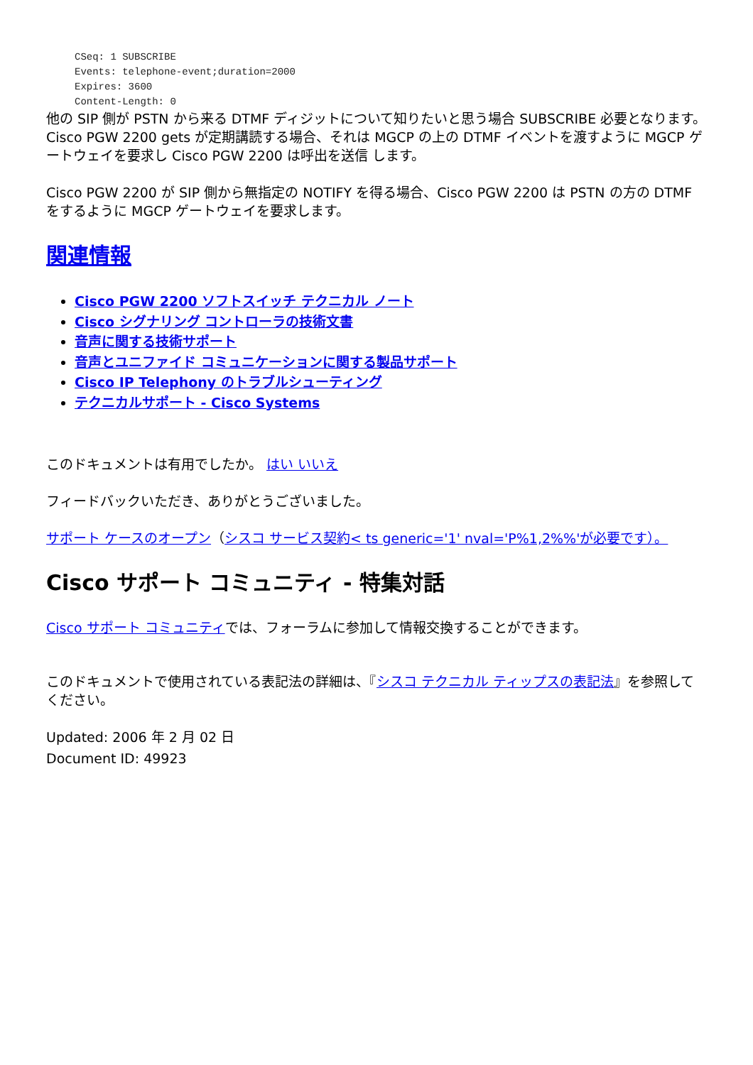CSeq: 1 SUBSCRIBE
Events: telephone-event;duration=2000
Expires: 3600
Content-Length: 0
他の SIP 側が PSTN から来る DTMF ディジットについて知りたいと思う場合 SUBSCRIBE 必要となります。 Cisco PGW 2200 gets が定期講読する場合、それは MGCP の上の DTMF イベントを渡すように MGCP ゲートウェイを要求し Cisco PGW 2200 は呼出を送信 します。
Cisco PGW 2200 が SIP 側から無指定の NOTIFY を得る場合、Cisco PGW 2200 は PSTN の方の DTMF をするように MGCP ゲートウェイを要求します。
関連情報
Cisco PGW 2200 ソフトスイッチ テクニカル ノート
Cisco シグナリング コントローラの技術文書
音声に関する技術サポート
音声とユニファイド コミュニケーションに関する製品サポート
Cisco IP Telephony のトラブルシューティング
テクニカルサポート - Cisco Systems
このドキュメントは有用でしたか。 はい いいえ
フィードバックいただき、ありがとうございました。
サポート ケースのオープン（シスコ サービス契約< ts generic='1' nval='P%1,2%%'が必要です）。
Cisco サポート コミュニティ - 特集対話
Cisco サポート コミュニティでは、フォーラムに参加して情報交換することができます。
このドキュメントで使用されている表記法の詳細は、『シスコ テクニカル ティップスの表記法』を参照してください。
Updated: 2006 年 2 月 02 日
Document ID: 49923